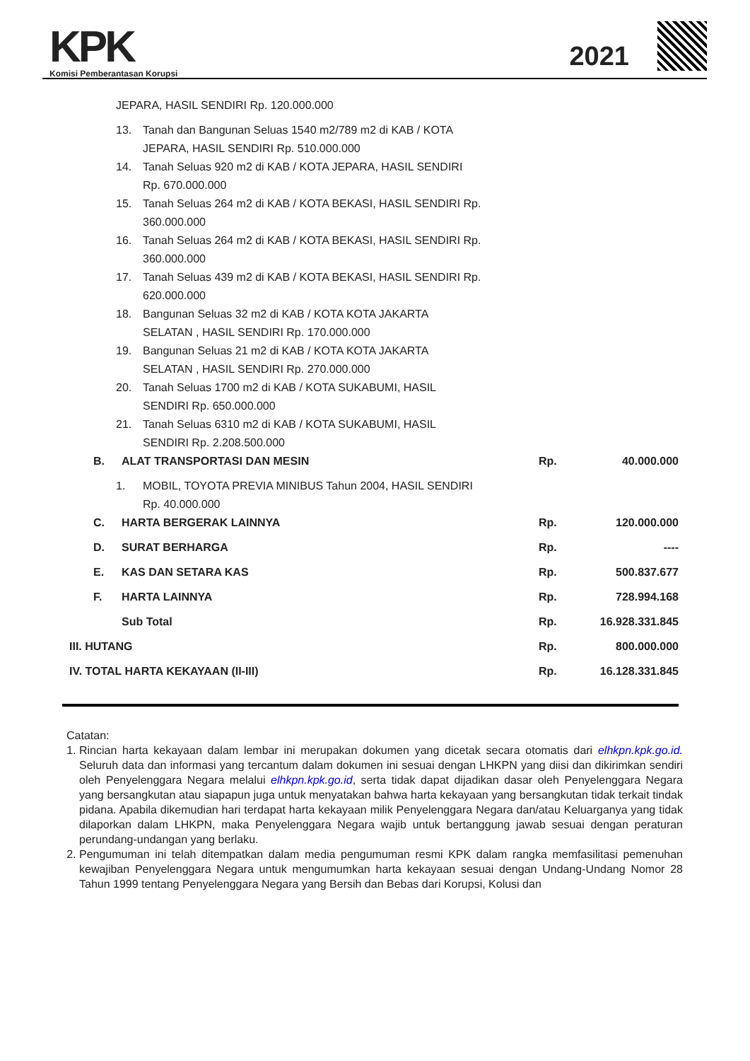KPK
Komisi Pemberantasan Korupsi
2021
| | JEPARA, HASIL SENDIRI Rp. 120.000.000 | | | |
| | 13. Tanah dan Bangunan Seluas 1540 m2/789 m2 di KAB / KOTA JEPARA, HASIL SENDIRI Rp. 510.000.000 | | | |
| | 14. Tanah Seluas 920 m2 di KAB / KOTA JEPARA, HASIL SENDIRI Rp. 670.000.000 | | | |
| | 15. Tanah Seluas 264 m2 di KAB / KOTA BEKASI, HASIL SENDIRI Rp. 360.000.000 | | | |
| | 16. Tanah Seluas 264 m2 di KAB / KOTA BEKASI, HASIL SENDIRI Rp. 360.000.000 | | | |
| | 17. Tanah Seluas 439 m2 di KAB / KOTA BEKASI, HASIL SENDIRI Rp. 620.000.000 | | | |
| | 18. Bangunan Seluas 32 m2 di KAB / KOTA KOTA JAKARTA SELATAN , HASIL SENDIRI Rp. 170.000.000 | | | |
| | 19. Bangunan Seluas 21 m2 di KAB / KOTA KOTA JAKARTA SELATAN , HASIL SENDIRI Rp. 270.000.000 | | | |
| | 20. Tanah Seluas 1700 m2 di KAB / KOTA SUKABUMI, HASIL SENDIRI Rp. 650.000.000 | | | |
| | 21. Tanah Seluas 6310 m2 di KAB / KOTA SUKABUMI, HASIL SENDIRI Rp. 2.208.500.000 | | | |
| | B. | ALAT TRANSPORTASI DAN MESIN | Rp. | 40.000.000 |
| | 1. MOBIL, TOYOTA PREVIA MINIBUS Tahun 2004, HASIL SENDIRI Rp. 40.000.000 | | | |
| | C. | HARTA BERGERAK LAINNYA | Rp. | 120.000.000 |
| | D. | SURAT BERHARGA | Rp. | ---- |
| | E. | KAS DAN SETARA KAS | Rp. | 500.837.677 |
| | F. | HARTA LAINNYA | Rp. | 728.994.168 |
| | | Sub Total | Rp. | 16.928.331.845 |
| III. HUTANG | | | Rp. | 800.000.000 |
| IV. TOTAL HARTA KEKAYAAN (II-III) | | | Rp. | 16.128.331.845 |
Catatan:
1. Rincian harta kekayaan dalam lembar ini merupakan dokumen yang dicetak secara otomatis dari elhkpn.kpk.go.id. Seluruh data dan informasi yang tercantum dalam dokumen ini sesuai dengan LHKPN yang diisi dan dikirimkan sendiri oleh Penyelenggara Negara melalui elhkpn.kpk.go.id, serta tidak dapat dijadikan dasar oleh Penyelenggara Negara yang bersangkutan atau siapapun juga untuk menyatakan bahwa harta kekayaan yang bersangkutan tidak terkait tindak pidana. Apabila dikemudian hari terdapat harta kekayaan milik Penyelenggara Negara dan/atau Keluarganya yang tidak dilaporkan dalam LHKPN, maka Penyelenggara Negara wajib untuk bertanggung jawab sesuai dengan peraturan perundang-undangan yang berlaku.
2. Pengumuman ini telah ditempatkan dalam media pengumuman resmi KPK dalam rangka memfasilitasi pemenuhan kewajiban Penyelenggara Negara untuk mengumumkan harta kekayaan sesuai dengan Undang-Undang Nomor 28 Tahun 1999 tentang Penyelenggara Negara yang Bersih dan Bebas dari Korupsi, Kolusi dan